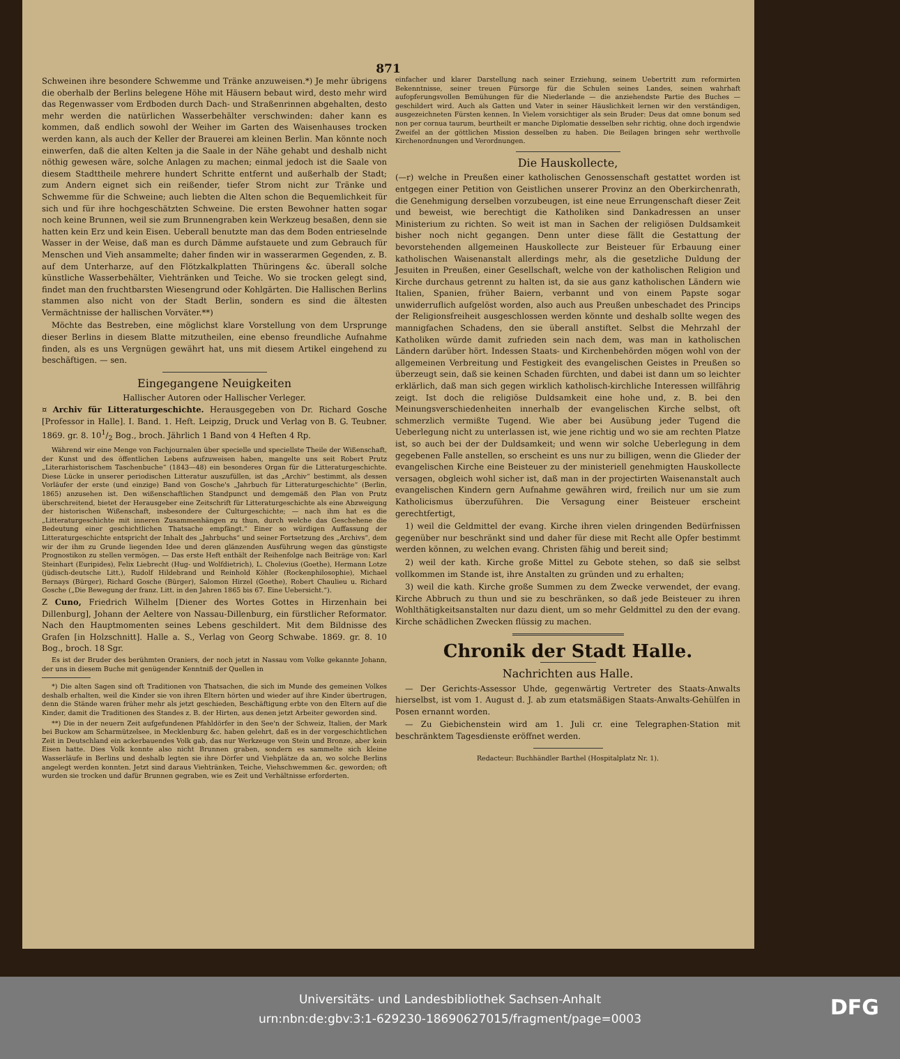871
Schweinen ihre besondere Schwemme und Tränke anzuweisen.*) Je mehr übrigens die oberhalb der Berlins belegene Höhe mit Häusern bebaut wird, desto mehr wird das Regenwasser vom Erdboden durch Dach- und Straßenrinnen abgehalten, desto mehr werden die natürlichen Wasserbehälter verschwinden: daher kann es kommen, daß endlich sowohl der Weiher im Garten des Waisenhauses trocken werden kann, als auch der Keller der Brauerei am kleinen Berlin. Man könnte noch einwerfen, daß die alten Kelten ja die Saale in der Nähe gehabt und deshalb nicht nöthig gewesen wäre, solche Anlagen zu machen; einmal jedoch ist die Saale von diesem Stadttheile mehrere hundert Schritte entfernt und außerhalb der Stadt; zum Andern eignet sich ein reißender, tiefer Strom nicht zur Tränke und Schwemme für die Schweine; auch liebten die Alten schon die Bequemlichkeit für sich und für ihre hochgeschätzten Schweine. Die ersten Bewohner hatten sogar noch keine Brunnen, weil sie zum Brunnengraben kein Werkzeug besaßen, denn sie hatten kein Erz und kein Eisen. Ueberall benutzte man das dem Boden entrieselnde Wasser in der Weise, daß man es durch Dämme aufstauete und zum Gebrauch für Menschen und Vieh ansammelte; daher finden wir in wasserarmen Gegenden, z. B. auf dem Unterharze, auf den Flötzkalkplatten Thüringens &c. überall solche künstliche Wasserbehälter, Viehtränken und Teiche. Wo sie trocken gelegt sind, findet man den fruchtbarsten Wiesengrund oder Kohlgärten. Die Hallischen Berlins stammen also nicht von der Stadt Berlin, sondern es sind die ältesten Vermächtnisse der hallischen Vorväter.**)
Möchte das Bestreben, eine möglichst klare Vorstellung von dem Ursprunge dieser Berlins in diesem Blatte mitzutheilen, eine ebenso freundliche Aufnahme finden, als es uns Vergnügen gewährt hat, uns mit diesem Artikel eingehend zu beschäftigen. — sen.
Eingegangene Neuigkeiten
Hallischer Autoren oder Hallischer Verleger.
¤ Archiv für Litteraturgeschichte. Herausgegeben von Dr. Richard Gosche [Professor in Halle]. I. Band. 1. Heft. Leipzig, Druck und Verlag von B. G. Teubner. 1869. gr. 8. 101/2 Bog., broch. Jährlich 1 Band von 4 Heften 4 Rp.
Während wir eine Menge von Fachjournalen über specielle und speciellste Theile der Wißenschaft, der Kunst und des öffentlichen Lebens aufzuweisen haben, mangelte uns seit Robert Prutz „Literarhistorischem Taschenbuche“ (1843—48) ein besonderes Organ für die Litteraturgeschichte. Diese Lücke in unserer periodischen Litteratur auszufüllen, ist das „Archiv“ bestimmt, als dessen Vorläufer der erste (und einzige) Band von Gosche's „Jahrbuch für Litteraturgeschichte“ (Berlin, 1865) anzusehen ist. Den wißenschaftlichen Standpunct und demgemäß den Plan von Prutz überschreitend, bietet der Herausgeber eine Zeitschrift für Litteraturgeschichte als eine Abzweigung der historischen Wißenschaft, insbesondere der Culturgeschichte; — nach ihm hat es die „Litteraturgeschichte mit inneren Zusammenhängen zu thun, durch welche das Geschehene die Bedeutung einer geschichtlichen Thatsache empfängt.“ Einer so würdigen Auffassung der Litteraturgeschichte entspricht der Inhalt des „Jahrbuchs“ und seiner Fortsetzung des „Archivs“, dem wir der ihm zu Grunde liegenden Idee und deren glänzenden Ausführung wegen das günstigste Prognostikon zu stellen vermögen. — Das erste Heft enthält der Reihenfolge nach Beiträge von: Karl Steinhart (Euripides), Felix Liebrecht (Hug- und Wolfdietrich), L. Cholevius (Goethe), Hermann Lotze (jüdisch-deutsche Litt.), Rudolf Hildebrand und Reinhold Köhler (Rockenphilosophie), Michael Bernays (Bürger), Richard Gosche (Bürger), Salomon Hirzel (Goethe), Robert Chaulieu u. Richard Gosche („Die Bewegung der franz. Litt. in den Jahren 1865 bis 67. Eine Uebersicht.“).
Z Cuno, Friedrich Wilhelm [Diener des Wortes Gottes in Hirzenhain bei Dillenburg], Johann der Aeltere von Nassau-Dillenburg, ein fürstlicher Reformator. Nach den Hauptmomenten seines Lebens geschildert. Mit dem Bildnisse des Grafen [in Holzschnitt]. Halle a. S., Verlag von Georg Schwabe. 1869. gr. 8. 10 Bog., broch. 18 Sgr.
Es ist der Bruder des berühmten Oraniers, der noch jetzt in Nassau vom Volke gekannte Johann, der uns in diesem Buche mit genügender Kenntniß der Quellen in
*) Die alten Sagen sind oft Traditionen von Thatsachen, die sich im Munde des gemeinen Volkes deshalb erhalten, weil die Kinder sie von ihren Eltern hörten und wieder auf ihre Kinder übertrugen, denn die Stände waren früher mehr als jetzt geschieden, Beschäftigung erbte von den Eltern auf die Kinder, damit die Traditionen des Standes z. B. der Hirten, aus denen jetzt Arbeiter geworden sind.
**) Die in der neuern Zeit aufgefundenen Pfahldörfer in den See'n der Schweiz, Italien, der Mark bei Buckow am Scharmützelsee, in Mecklenburg &c. haben gelehrt, daß es in der vorgeschichtlichen Zeit in Deutschland ein ackerbauendes Volk gab, das nur Werkzeuge von Stein und Bronze, aber kein Eisen hatte. Dies Volk konnte also nicht Brunnen graben, sondern es sammelte sich kleine Wasserläufe in Berlins und deshalb legten sie ihre Dörfer und Viehplätze da an, wo solche Berlins angelegt werden konnten. Jetzt sind daraus Viehtränken, Teiche, Viehschwemmen &c. geworden; oft wurden sie trocken und dafür Brunnen gegraben, wie es Zeit und Verhältnisse erforderten.
einfacher und klarer Darstellung nach seiner Erziehung, seinem Uebertritt zum reformirten Bekenntnisse, seiner treuen Fürsorge für die Schulen seines Landes, seinen wahrhaft aufopferungsvollen Bemühungen für die Niederlande — die anziehendste Partie des Buches — geschildert wird. Auch als Gatten und Vater in seiner Häuslichkeit lernen wir den verständigen, ausgezeichneten Fürsten kennen. In Vielem vorsichtiger als sein Bruder: Deus dat omne bonum sed non per cornua taurum, beurtheilt er manche Diplomatie desselben sehr richtig, ohne doch irgendwie Zweifel an der göttlichen Mission desselben zu haben. Die Beilagen bringen sehr werthvolle Kirchenordnungen und Verordnungen.
Die Hauskollecte,
(—r) welche in Preußen einer katholischen Genossenschaft gestattet worden ist entgegen einer Petition von Geistlichen unserer Provinz an den Oberkirchenrath, die Genehmigung derselben vorzubeugen, ist eine neue Errungenschaft dieser Zeit und beweist, wie berechtigt die Katholiken sind Dankadressen an unser Ministerium zu richten. So weit ist man in Sachen der religiösen Duldsamkeit bisher noch nicht gegangen. Denn unter diese fällt die Gestattung der bevorstehenden allgemeinen Hauskollecte zur Beisteuer für Erbauung einer katholischen Waisenanstalt allerdings mehr, als die gesetzliche Duldung der Jesuiten in Preußen, einer Gesellschaft, welche von der katholischen Religion und Kirche durchaus getrennt zu halten ist, da sie aus ganz katholischen Ländern wie Italien, Spanien, früher Baiern, verbannt und von einem Papste sogar unwiderruflich aufgelöst worden, also auch aus Preußen unbeschadet des Princips der Religionsfreiheit ausgeschlossen werden könnte und deshalb sollte wegen des mannigfachen Schadens, den sie überall anstiftet. Selbst die Mehrzahl der Katholiken würde damit zufrieden sein nach dem, was man in katholischen Ländern darüber hört. Indessen Staats- und Kirchenbehörden mögen wohl von der allgemeinen Verbreitung und Festigkeit des evangelischen Geistes in Preußen so überzeugt sein, daß sie keinen Schaden fürchten, und dabei ist dann um so leichter erklärlich, daß man sich gegen wirklich katholisch-kirchliche Interessen willfährig zeigt. Ist doch die religiöse Duldsamkeit eine hohe und, z. B. bei den Meinungsverschiedenheiten innerhalb der evangelischen Kirche selbst, oft schmerzlich vermißte Tugend. Wie aber bei Ausübung jeder Tugend die Ueberlegung nicht zu unterlassen ist, wie jene richtig und wo sie am rechten Platze ist, so auch bei der der Duldsamkeit; und wenn wir solche Ueberlegung in dem gegebenen Falle anstellen, so erscheint es uns nur zu billigen, wenn die Glieder der evangelischen Kirche eine Beisteuer zu der ministeriell genehmigten Hauskollecte versagen, obgleich wohl sicher ist, daß man in der projectirten Waisenanstalt auch evangelischen Kindern gern Aufnahme gewähren wird, freilich nur um sie zum Katholicismus überzuführen. Die Versagung einer Beisteuer erscheint gerechtfertigt,
1) weil die Geldmittel der evang. Kirche ihren vielen dringenden Bedürfnissen gegenüber nur beschränkt sind und daher für diese mit Recht alle Opfer bestimmt werden können, zu welchen evang. Christen fähig und bereit sind;
2) weil der kath. Kirche große Mittel zu Gebote stehen, so daß sie selbst vollkommen im Stande ist, ihre Anstalten zu gründen und zu erhalten;
3) weil die kath. Kirche große Summen zu dem Zwecke verwendet, der evang. Kirche Abbruch zu thun und sie zu beschränken, so daß jede Beisteuer zu ihren Wohlthätigkeitsanstalten nur dazu dient, um so mehr Geldmittel zu den der evang. Kirche schädlichen Zwecken flüssig zu machen.
Chronik der Stadt Halle.
Nachrichten aus Halle.
— Der Gerichts-Assessor Uhde, gegenwärtig Vertreter des Staats-Anwalts hierselbst, ist vom 1. August d. J. ab zum etatsmäßigen Staats-Anwalts-Gehülfen in Posen ernannt worden.
— Zu Giebichenstein wird am 1. Juli cr. eine Telegraphen-Station mit beschränktem Tagesdienste eröffnet werden.
Redacteur: Buchhändler Barthel (Hospitalplatz Nr. 1).
Universitäts- und Landesbibliothek Sachsen-Anhalt
urn:nbn:de:gbv:3:1-629230-18690627015/fragment/page=0003
DFG